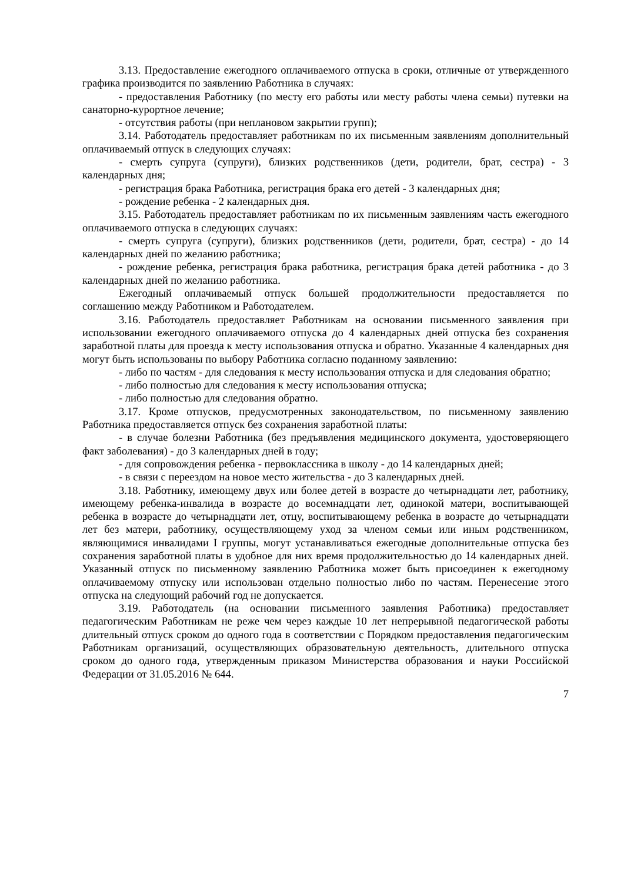3.13. Предоставление ежегодного оплачиваемого отпуска в сроки, отличные от утвержденного графика производится по заявлению Работника в случаях:
- предоставления Работнику (по месту его работы или месту работы члена семьи) путевки на санаторно-курортное лечение;
- отсутствия работы (при неплановом закрытии групп);
3.14. Работодатель предоставляет работникам по их письменным заявлениям дополнительный оплачиваемый отпуск в следующих случаях:
- смерть супруга (супруги), близких родственников (дети, родители, брат, сестра) - 3 календарных дня;
- регистрация брака Работника, регистрация брака его детей - 3 календарных дня;
- рождение ребенка - 2 календарных дня.
3.15. Работодатель предоставляет работникам по их письменным заявлениям часть ежегодного оплачиваемого отпуска в следующих случаях:
- смерть супруга (супруги), близких родственников (дети, родители, брат, сестра) - до 14 календарных дней по желанию работника;
- рождение ребенка, регистрация брака работника, регистрация брака детей работника - до 3 календарных дней по желанию работника.
Ежегодный оплачиваемый отпуск большей продолжительности предоставляется по соглашению между Работником и Работодателем.
3.16. Работодатель предоставляет Работникам на основании письменного заявления при использовании ежегодного оплачиваемого отпуска до 4 календарных дней отпуска без сохранения заработной платы для проезда к месту использования отпуска и обратно. Указанные 4 календарных дня могут быть использованы по выбору Работника согласно поданному заявлению:
- либо по частям - для следования к месту использования отпуска и для следования обратно;
- либо полностью для следования к месту использования отпуска;
- либо полностью для следования обратно.
3.17. Кроме отпусков, предусмотренных законодательством, по письменному заявлению Работника предоставляется отпуск без сохранения заработной платы:
- в случае болезни Работника (без предъявления медицинского документа, удостоверяющего факт заболевания) - до 3 календарных дней в году;
- для сопровождения ребенка - первоклассника в школу - до 14 календарных дней;
- в связи с переездом на новое место жительства - до 3 календарных дней.
3.18. Работнику, имеющему двух или более детей в возрасте до четырнадцати лет, работнику, имеющему ребенка-инвалида в возрасте до восемнадцати лет, одинокой матери, воспитывающей ребенка в возрасте до четырнадцати лет, отцу, воспитывающему ребенка в возрасте до четырнадцати лет без матери, работнику, осуществляющему уход за членом семьи или иным родственником, являющимися инвалидами I группы, могут устанавливаться ежегодные дополнительные отпуска без сохранения заработной платы в удобное для них время продолжительностью до 14 календарных дней. Указанный отпуск по письменному заявлению Работника может быть присоединен к ежегодному оплачиваемому отпуску или использован отдельно полностью либо по частям. Перенесение этого отпуска на следующий рабочий год не допускается.
3.19. Работодатель (на основании письменного заявления Работника) предоставляет педагогическим Работникам не реже чем через каждые 10 лет непрерывной педагогической работы длительный отпуск сроком до одного года в соответствии с Порядком предоставления педагогическим Работникам организаций, осуществляющих образовательную деятельность, длительного отпуска сроком до одного года, утвержденным приказом Министерства образования и науки Российской Федерации от 31.05.2016 № 644.
7